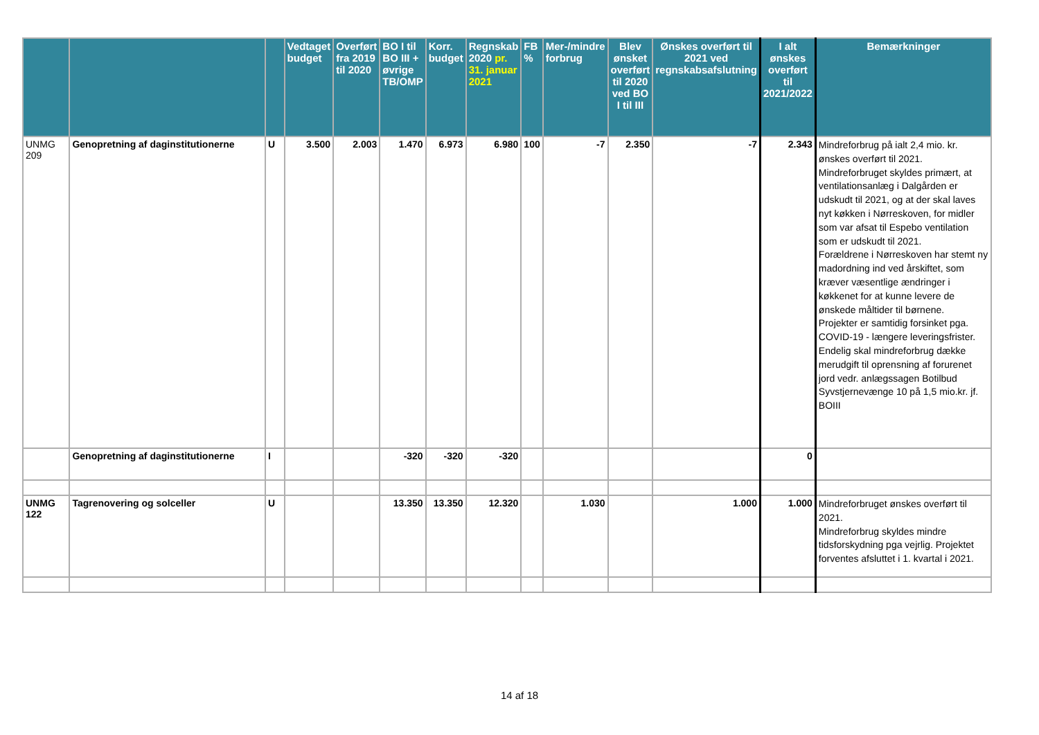| | | | Vedtaget budget | Overført fra 2019 til 2020 | BO I til BO III + øvrige TB/OMP | Korr. budget | Regnskab 2020 pr. 31. januar 2021 | FB % | Mer-/mindre forbrug | Blev ønsket overført til 2020 ved BO I til III | Ønskes overført til 2021 ved regnskabsafslutning | I alt ønskes overført til 2021/2022 | Bemærkninger |
| --- | --- | --- | --- | --- | --- | --- | --- | --- | --- | --- | --- | --- | --- |
| UNMG 209 | Genopretning af daginstitutionerne | U | 3.500 | 2.003 | 1.470 | 6.973 | 6.980 | 100 | -7 | 2.350 | -7 | 2.343 | Mindreforbrug på ialt 2,4 mio. kr. ønskes overført til 2021. Mindreforbruget skyldes primært, at ventilationsanlæg i Dalgården er udskudt til 2021, og at der skal laves nyt køkken i Nørreskoven, for midler som var afsat til Espebo ventilation som er udskudt til 2021. Forældrene i Nørreskoven har stemt ny madordning ind ved årskiftet, som kræver væsentlige ændringer i køkkenet for at kunne levere de ønskede måltider til børnene. Projekter er samtidig forsinket pga. COVID-19 - længere leveringsfrister. Endelig skal mindreforbrug dække merudgift til oprensning af forurenet jord vedr. anlægssagen Botilbud Syvstjernevænge 10 på 1,5 mio.kr. jf. BOIII |
| | Genopretning af daginstitutionerne | I | | | -320 | -320 | -320 | | | | | 0 | |
| UNMG 122 | Tagrenovering og solceller | U | | | 13.350 | 13.350 | 12.320 | | 1.030 | | 1.000 | 1.000 | Mindreforbruget ønskes overført til 2021. Mindreforbrug skyldes mindre tidsforskydning pga vejrlig. Projektet forventes afsluttet i 1. kvartal i 2021. |
14 af 18